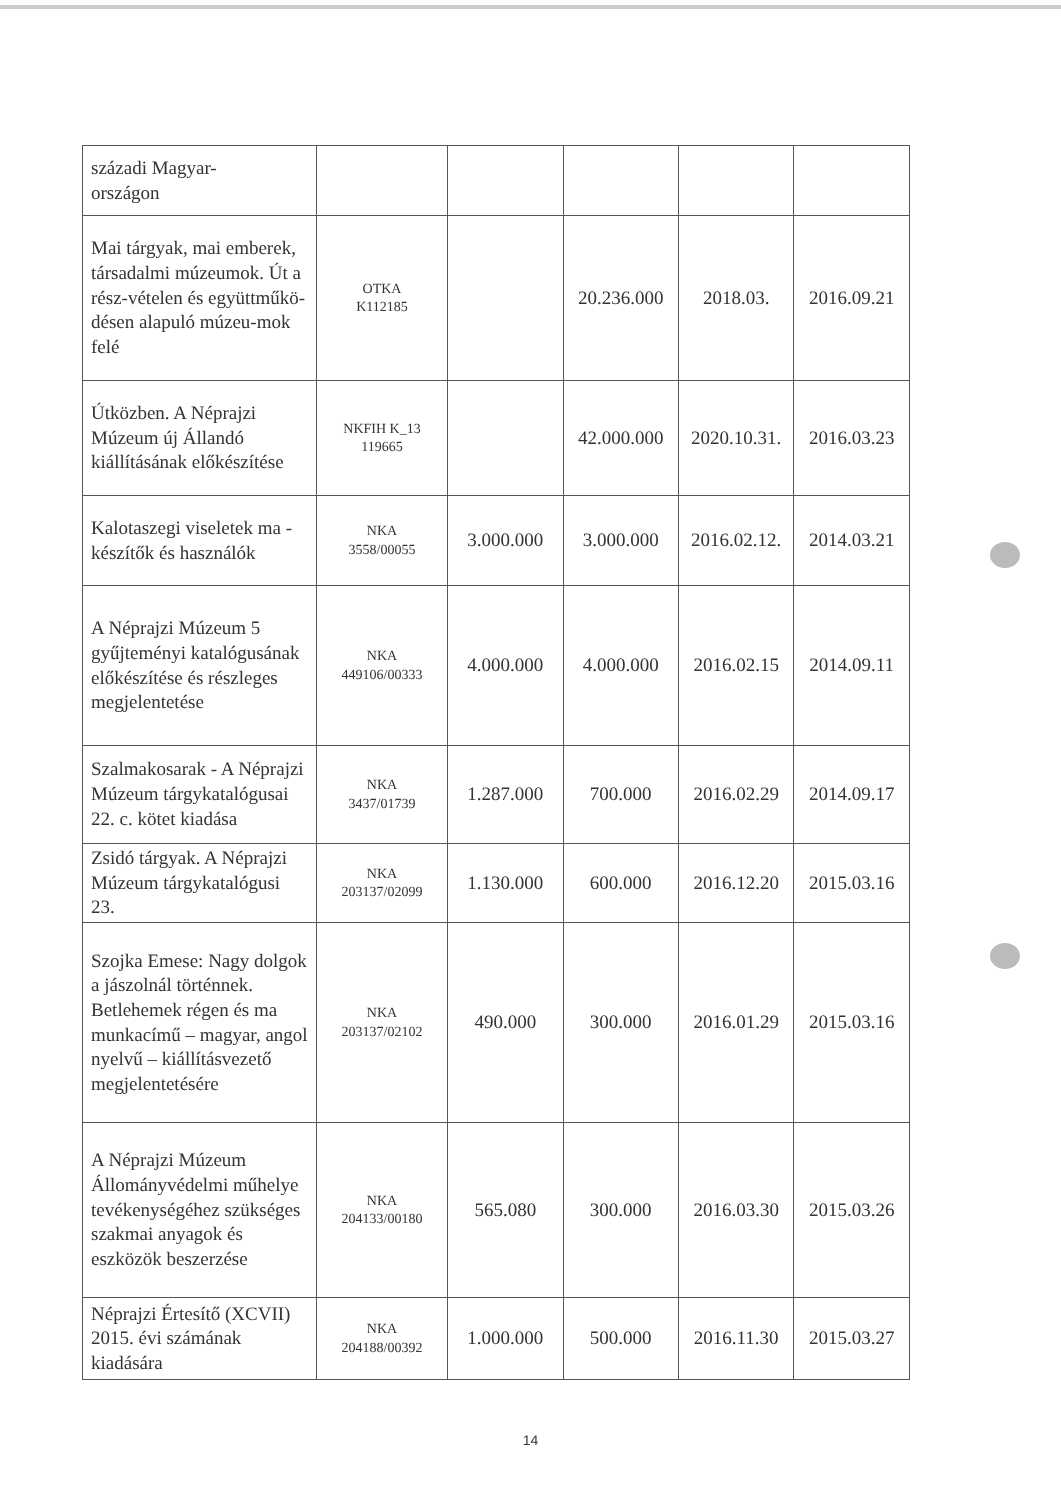| századi Magyar- országon | | | | | |
| Mai tárgyak, mai emberek, társadalmi múzeumok. Út a rész-vételen és együttműkö-désen alapuló múzeu-mok felé | OTKA K112185 | | 20.236.000 | 2018.03. | 2016.09.21 |
| Útközben. A Néprajzi Múzeum új Állandó kiállításának előkészítése | NKFIH K_13 119665 | | 42.000.000 | 2020.10.31. | 2016.03.23 |
| Kalotaszegi viseletek ma - készítők és használók | NKA 3558/00055 | 3.000.000 | 3.000.000 | 2016.02.12. | 2014.03.21 |
| A Néprajzi Múzeum 5 gyűjteményi katalógusának előkészítése és részleges megjelentetése | NKA 449106/00333 | 4.000.000 | 4.000.000 | 2016.02.15 | 2014.09.11 |
| Szalmakosarak - A Néprajzi Múzeum tárgykatalógusai 22. c. kötet kiadása | NKA 3437/01739 | 1.287.000 | 700.000 | 2016.02.29 | 2014.09.17 |
| Zsidó tárgyak. A Néprajzi Múzeum tárgykatalógusi 23. | NKA 203137/02099 | 1.130.000 | 600.000 | 2016.12.20 | 2015.03.16 |
| Szojka Emese: Nagy dolgok a jászolnál történnek. Betlehemek régen és ma munkacímű – magyar, angol nyelvű – kiállításvezető megjelentetésére | NKA 203137/02102 | 490.000 | 300.000 | 2016.01.29 | 2015.03.16 |
| A Néprajzi Múzeum Állományvédelmi műhelye tevékenységéhez szükséges szakmai anyagok és eszközök beszerzése | NKA 204133/00180 | 565.080 | 300.000 | 2016.03.30 | 2015.03.26 |
| Néprajzi Értesítő (XCVII) 2015. évi számának kiadására | NKA 204188/00392 | 1.000.000 | 500.000 | 2016.11.30 | 2015.03.27 |
14